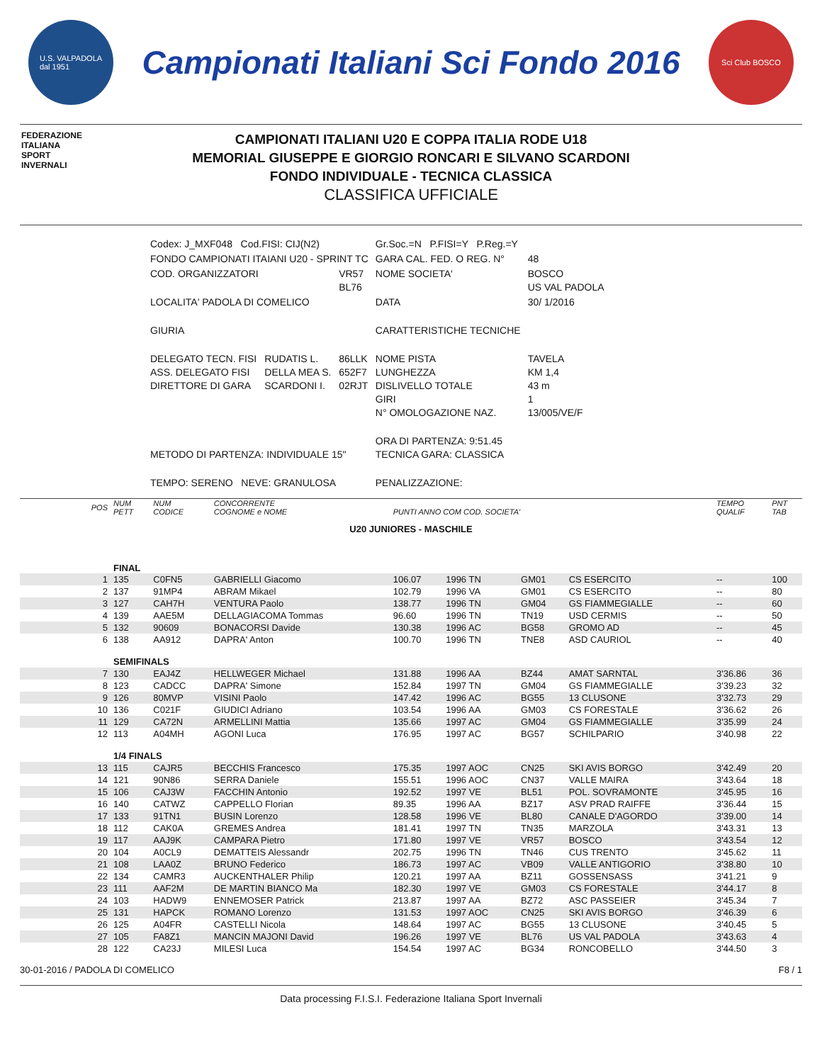U.S. VALPADOLA
dal 1951
Campionati Italiani Sci Fondo 2016
Sci Club BOSCO
FEDERAZIONE
ITALIANA
SPORT
INVERNALI
CAMPIONATI ITALIANI U20 E COPPA ITALIA RODE U18
MEMORIAL GIUSEPPE E GIORGIO RONCARI E SILVANO SCARDONI
FONDO INDIVIDUALE - TECNICA CLASSICA
CLASSIFICA UFFICIALE
| Codex: J_MXF048 Cod.FISI: CIJ(N2) | | | Gr.Soc.=N P.FISI=Y P.Reg.=Y | |
| FONDO CAMPIONATI ITAIANI U20 - SPRINT TC | | | GARA CAL. FED. O REG. N° | 48 |
| COD. ORGANIZZATORI | | VR57 BL76 | NOME SOCIETA' | BOSCO US VAL PADOLA |
| LOCALITA' PADOLA DI COMELICO | | | DATA | 30/ 1/2016 |
| GIURIA | | | CARATTERISTICHE TECNICHE | |
| DELEGATO TECN. FISI ASS. DELEGATO FISI DIRETTORE DI GARA | RUDATIS L. DELLA MEA S. SCARDONI I. | 86LLK 652F7 02RJT | NOME PISTA LUNGHEZZA DISLIVELLO TOTALE GIRI N° OMOLOGAZIONE NAZ. | TAVELA KM 1,4 43 m 1 13/005/VE/F |
| METODO DI PARTENZA: INDIVIDUALE 15" | | | ORA DI PARTENZA: 9:51.45 TECNICA GARA: CLASSICA | |
| TEMPO: SERENO NEVE: GRANULOSA | | | PENALIZZAZIONE: | |
| POS | NUM PETT | NUM CODICE | CONCORRENTE COGNOME e NOME | PUNTI ANNO COM COD. SOCIETA' | | | | TEMPO QUALIF | PNT TAB |
| U20 JUNIORES - MASCHILE | | | | | | | | | |
| | FINAL | | | | | | | | |
| 1 | 135 | C0FN5 | GABRIELLI Giacomo | 106.07 | 1996 TN | GM01 | CS ESERCITO | -- | 100 |
| 2 | 137 | 91MP4 | ABRAM Mikael | 102.79 | 1996 VA | GM01 | CS ESERCITO | -- | 80 |
| 3 | 127 | CAH7H | VENTURA Paolo | 138.77 | 1996 TN | GM04 | GS FIAMMEGIALLE | -- | 60 |
| 4 | 139 | AAE5M | DELLAGIACOMA Tommas | 96.60 | 1996 TN | TN19 | USD CERMIS | -- | 50 |
| 5 | 132 | 90609 | BONACORSI Davide | 130.38 | 1996 AC | BG58 | GROMO AD | -- | 45 |
| 6 | 138 | AA912 | DAPRA' Anton | 100.70 | 1996 TN | TNE8 | ASD CAURIOL | -- | 40 |
| | SEMIFINALS | | | | | | | | |
| 7 | 130 | EAJ4Z | HELLWEGER Michael | 131.88 | 1996 AA | BZ44 | AMAT SARNTAL | 3'36.86 | 36 |
| 8 | 123 | CADCC | DAPRA' Simone | 152.84 | 1997 TN | GM04 | GS FIAMMEGIALLE | 3'39.23 | 32 |
| 9 | 126 | 80MVP | VISINI Paolo | 147.42 | 1996 AC | BG55 | 13 CLUSONE | 3'32.73 | 29 |
| 10 | 136 | C021F | GIUDICI Adriano | 103.54 | 1996 AA | GM03 | CS FORESTALE | 3'36.62 | 26 |
| 11 | 129 | CA72N | ARMELLINI Mattia | 135.66 | 1997 AC | GM04 | GS FIAMMEGIALLE | 3'35.99 | 24 |
| 12 | 113 | A04MH | AGONI Luca | 176.95 | 1997 AC | BG57 | SCHILPARIO | 3'40.98 | 22 |
| | 1/4 FINALS | | | | | | | | |
| 13 | 115 | CAJR5 | BECCHIS Francesco | 175.35 | 1997 AOC | CN25 | SKI AVIS BORGO | 3'42.49 | 20 |
| 14 | 121 | 90N86 | SERRA Daniele | 155.51 | 1996 AOC | CN37 | VALLE MAIRA | 3'43.64 | 18 |
| 15 | 106 | CAJ3W | FACCHIN Antonio | 192.52 | 1997 VE | BL51 | POL. SOVRAMONTE | 3'45.95 | 16 |
| 16 | 140 | CATWZ | CAPPELLO Florian | 89.35 | 1996 AA | BZ17 | ASV PRAD RAIFFE | 3'36.44 | 15 |
| 17 | 133 | 91TN1 | BUSIN Lorenzo | 128.58 | 1996 VE | BL80 | CANALE D'AGORDO | 3'39.00 | 14 |
| 18 | 112 | CAK0A | GREMES Andrea | 181.41 | 1997 TN | TN35 | MARZOLA | 3'43.31 | 13 |
| 19 | 117 | AAJ9K | CAMPARA Pietro | 171.80 | 1997 VE | VR57 | BOSCO | 3'43.54 | 12 |
| 20 | 104 | A0CL9 | DEMATTEIS Alessandr | 202.75 | 1996 TN | TN46 | CUS TRENTO | 3'45.62 | 11 |
| 21 | 108 | LAA0Z | BRUNO Federico | 186.73 | 1997 AC | VB09 | VALLE ANTIGORIO | 3'38.80 | 10 |
| 22 | 134 | CAMR3 | AUCKENTHALER Philip | 120.21 | 1997 AA | BZ11 | GOSSENSASS | 3'41.21 | 9 |
| 23 | 111 | AAF2M | DE MARTIN BIANCO Ma | 182.30 | 1997 VE | GM03 | CS FORESTALE | 3'44.17 | 8 |
| 24 | 103 | HADW9 | ENNEMOSER Patrick | 213.87 | 1997 AA | BZ72 | ASC PASSEIER | 3'45.34 | 7 |
| 25 | 131 | HAPCK | ROMANO Lorenzo | 131.53 | 1997 AOC | CN25 | SKI AVIS BORGO | 3'46.39 | 6 |
| 26 | 125 | A04FR | CASTELLI Nicola | 148.64 | 1997 AC | BG55 | 13 CLUSONE | 3'40.45 | 5 |
| 27 | 105 | FA8Z1 | MANCIN MAJONI David | 196.26 | 1997 VE | BL76 | US VAL PADOLA | 3'43.63 | 4 |
| 28 | 122 | CA23J | MILESI Luca | 154.54 | 1997 AC | BG34 | RONCOBELLO | 3'44.50 | 3 |
30-01-2016 / PADOLA DI COMELICO F8 / 1
Data processing F.I.S.I. Federazione Italiana Sport Invernali